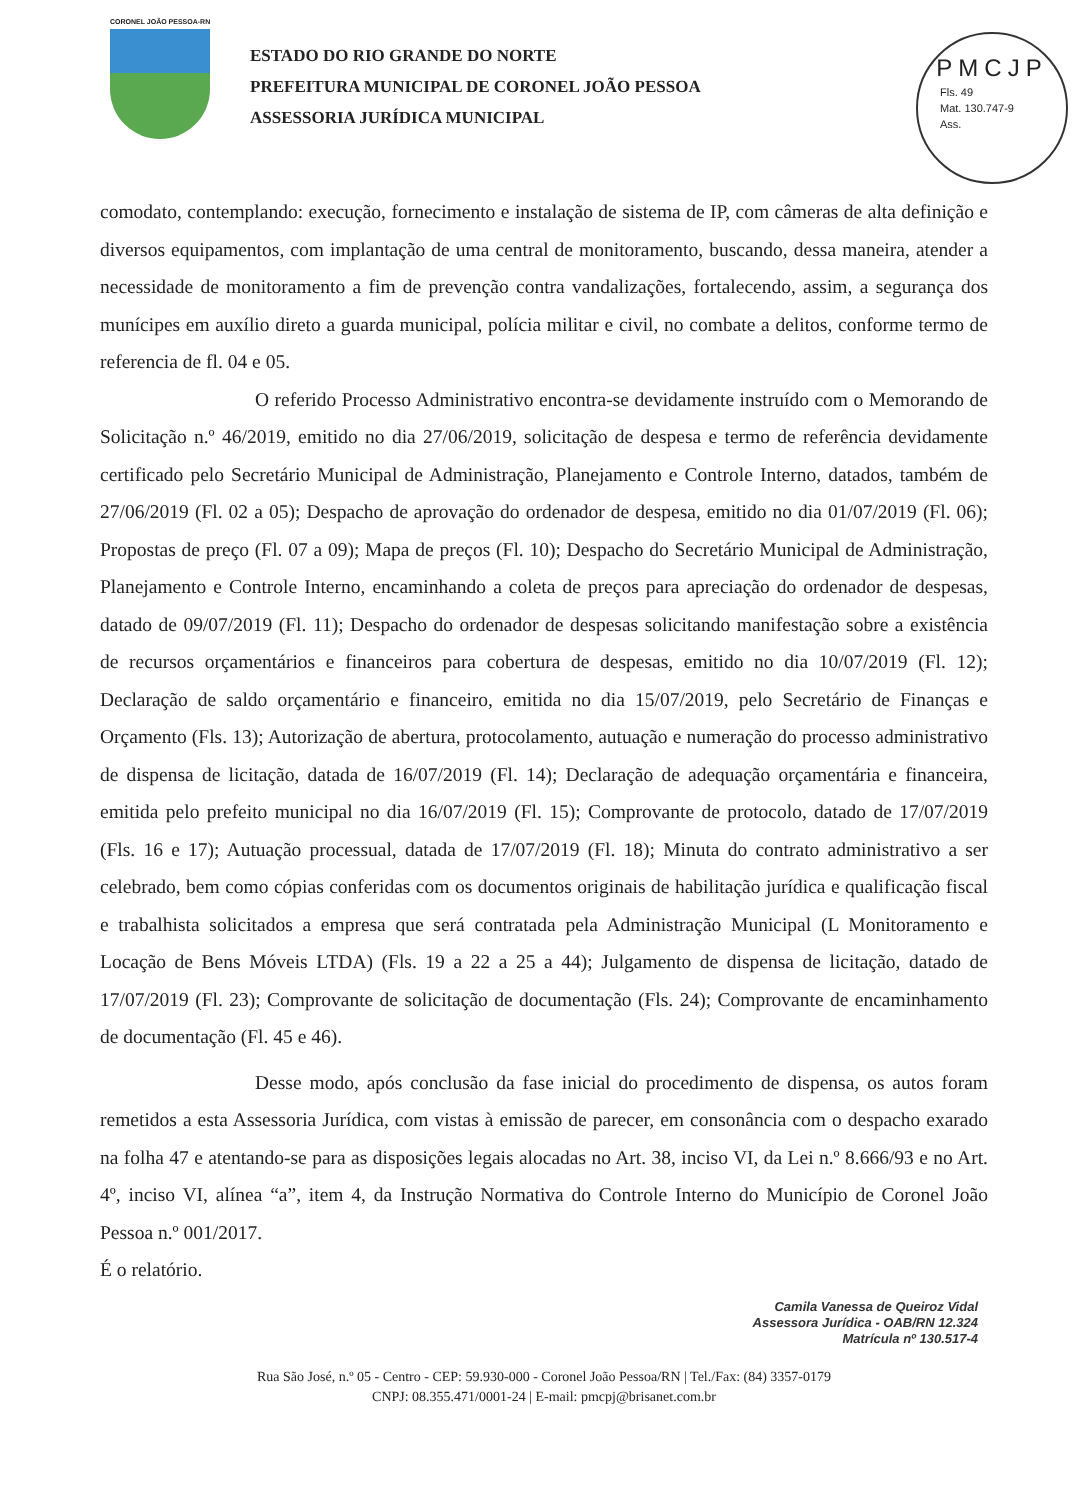CORONEL JOÃO PESSOA-RN
ESTADO DO RIO GRANDE DO NORTE
PREFEITURA MUNICIPAL DE CORONEL JOÃO PESSOA
ASSESSORIA JURÍDICA MUNICIPAL
PMCJP
Fls. 49
Mat. 130.747-9
Ass.
comodato, contemplando: execução, fornecimento e instalação de sistema de IP, com câmeras de alta definição e diversos equipamentos, com implantação de uma central de monitoramento, buscando, dessa maneira, atender a necessidade de monitoramento a fim de prevenção contra vandalizações, fortalecendo, assim, a segurança dos munícipes em auxílio direto a guarda municipal, polícia militar e civil, no combate a delitos, conforme termo de referencia de fl. 04 e 05.
O referido Processo Administrativo encontra-se devidamente instruído com o Memorando de Solicitação n.º 46/2019, emitido no dia 27/06/2019, solicitação de despesa e termo de referência devidamente certificado pelo Secretário Municipal de Administração, Planejamento e Controle Interno, datados, também de 27/06/2019 (Fl. 02 a 05); Despacho de aprovação do ordenador de despesa, emitido no dia 01/07/2019 (Fl. 06); Propostas de preço (Fl. 07 a 09); Mapa de preços (Fl. 10); Despacho do Secretário Municipal de Administração, Planejamento e Controle Interno, encaminhando a coleta de preços para apreciação do ordenador de despesas, datado de 09/07/2019 (Fl. 11); Despacho do ordenador de despesas solicitando manifestação sobre a existência de recursos orçamentários e financeiros para cobertura de despesas, emitido no dia 10/07/2019 (Fl. 12); Declaração de saldo orçamentário e financeiro, emitida no dia 15/07/2019, pelo Secretário de Finanças e Orçamento (Fls. 13); Autorização de abertura, protocolamento, autuação e numeração do processo administrativo de dispensa de licitação, datada de 16/07/2019 (Fl. 14); Declaração de adequação orçamentária e financeira, emitida pelo prefeito municipal no dia 16/07/2019 (Fl. 15); Comprovante de protocolo, datado de 17/07/2019 (Fls. 16 e 17); Autuação processual, datada de 17/07/2019 (Fl. 18); Minuta do contrato administrativo a ser celebrado, bem como cópias conferidas com os documentos originais de habilitação jurídica e qualificação fiscal e trabalhista solicitados a empresa que será contratada pela Administração Municipal (L Monitoramento e Locação de Bens Móveis LTDA) (Fls. 19 a 22 a 25 a 44); Julgamento de dispensa de licitação, datado de 17/07/2019 (Fl. 23); Comprovante de solicitação de documentação (Fls. 24); Comprovante de encaminhamento de documentação (Fl. 45 e 46).
Desse modo, após conclusão da fase inicial do procedimento de dispensa, os autos foram remetidos a esta Assessoria Jurídica, com vistas à emissão de parecer, em consonância com o despacho exarado na folha 47 e atentando-se para as disposições legais alocadas no Art. 38, inciso VI, da Lei n.º 8.666/93 e no Art. 4º, inciso VI, alínea “a”, item 4, da Instrução Normativa do Controle Interno do Município de Coronel João Pessoa n.º 001/2017.
É o relatório.
Camila Vanessa de Queiroz Vidal
Assessora Jurídica - OAB/RN 12.324
Matrícula nº 130.517-4
Rua São José, n.º 05 - Centro - CEP: 59.930-000 - Coronel João Pessoa/RN | Tel./Fax: (84) 3357-0179
CNPJ: 08.355.471/0001-24 | E-mail: pmcpj@brisanet.com.br